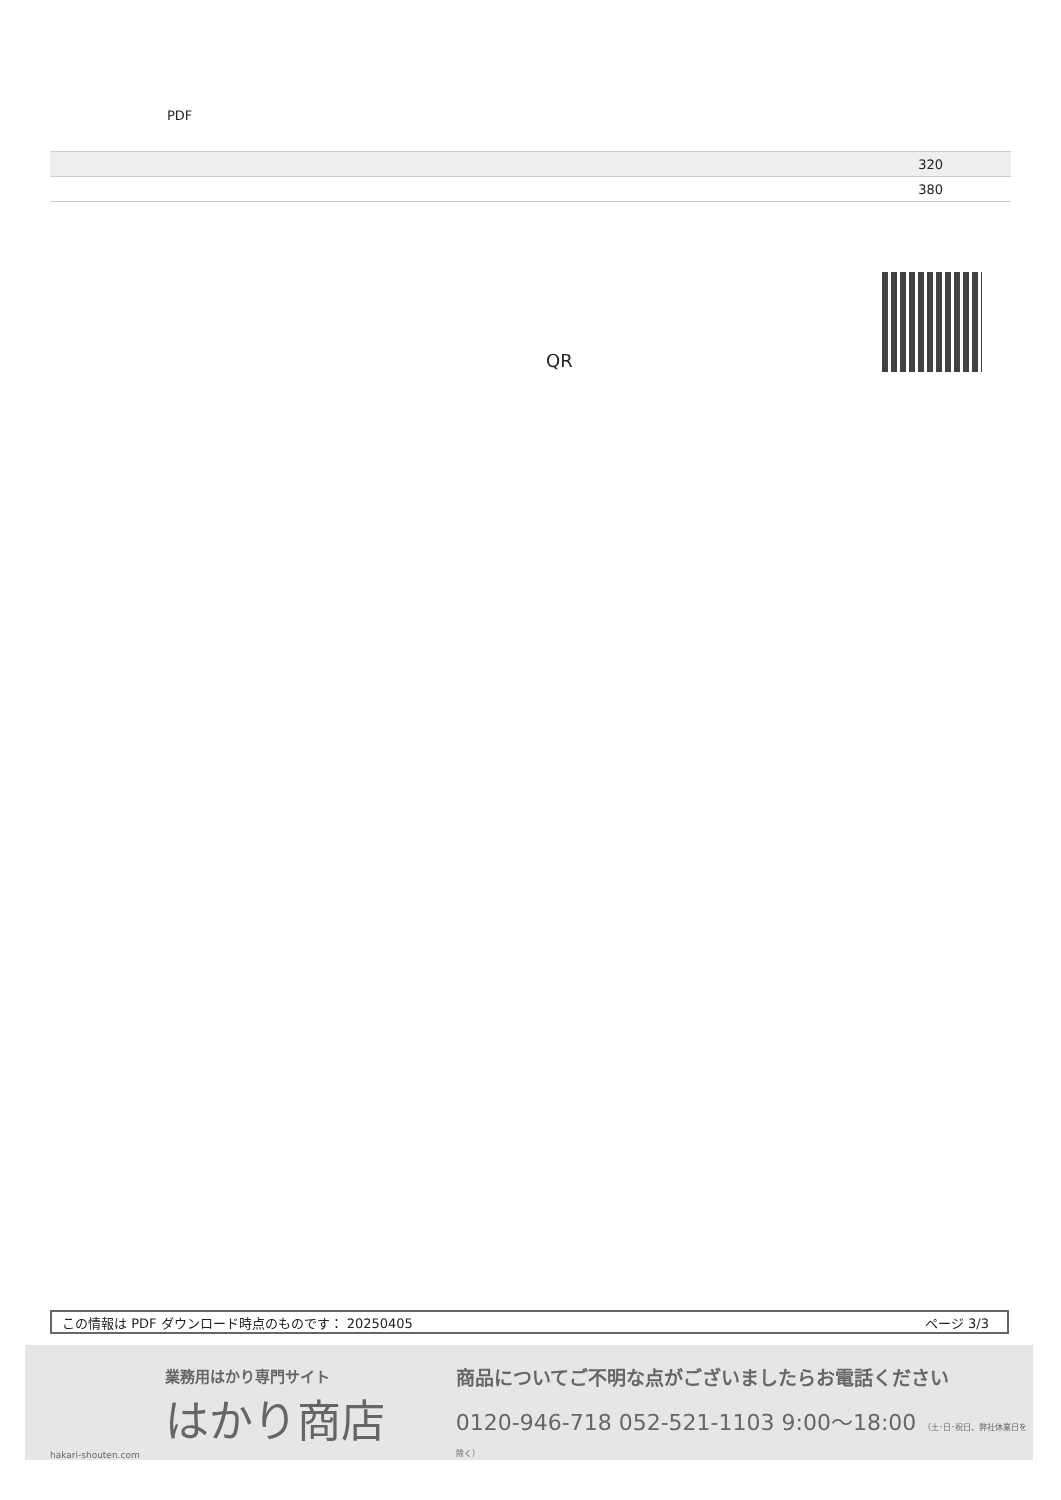PDF
| | 320 |
| | 380 |
QR
この情報は PDF ダウンロード時点のものです： 20250405 ページ 3/3
業務用はかり専門サイト
はかり商店
hakari-shouten.com
商品についてご不明な点がございましたらお電話ください
0120-946-718 052-521-1103 9:00〜18:00 （土･日･祝日、弊社休業日を除く）